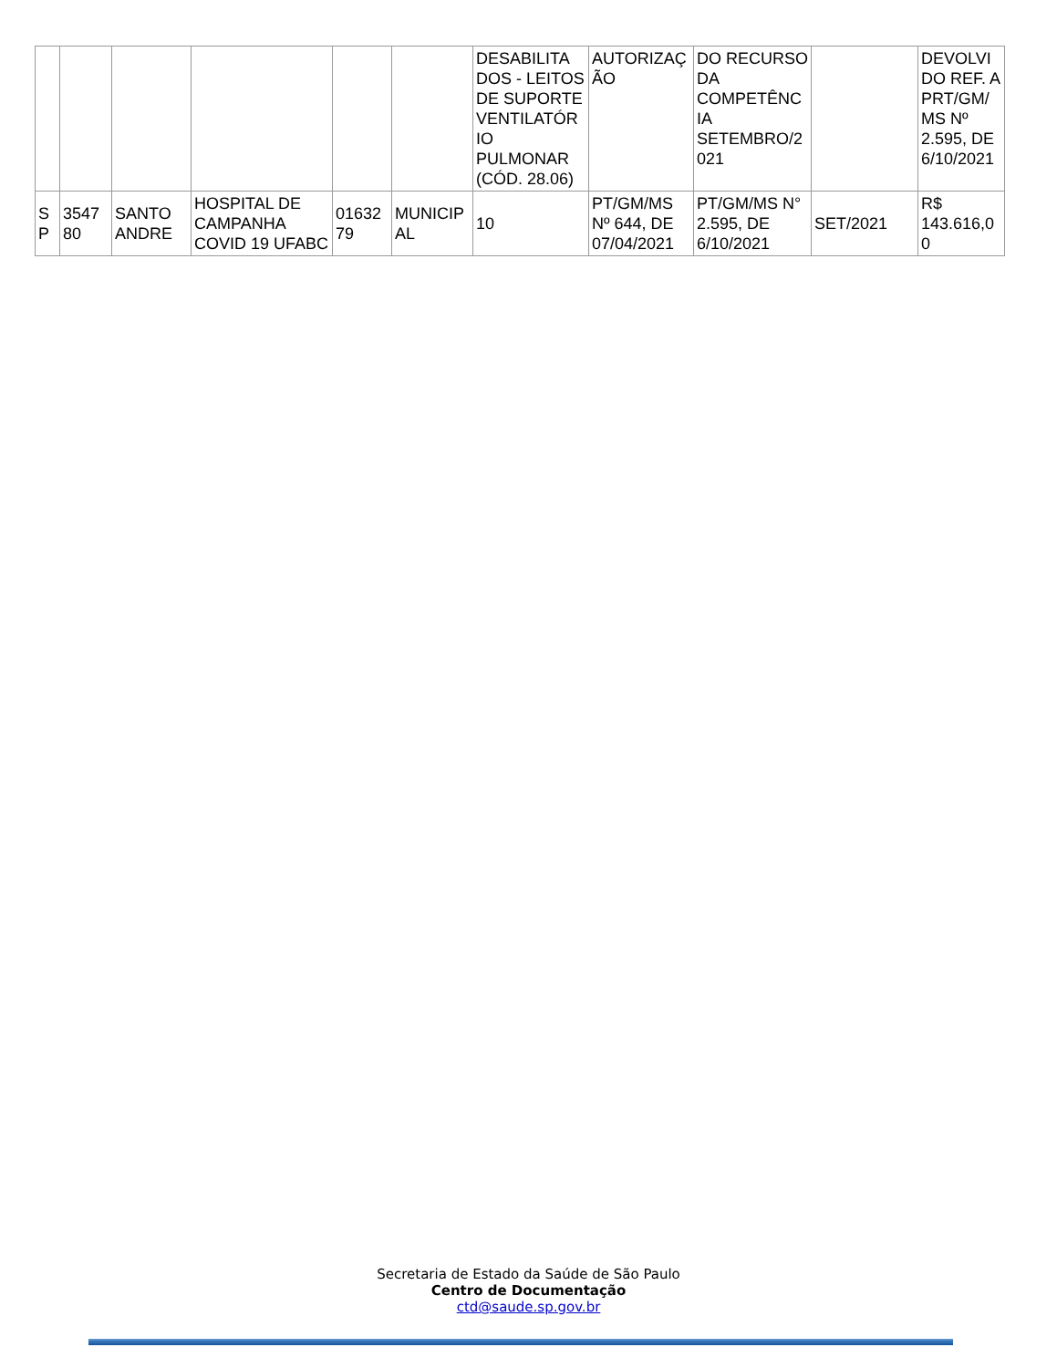| | | | | | | DESABILITA DOS - LEITOS DE SUPORTE VENTILATÓR IO PULMONAR (CÓD. 28.06) | AUTORIZAÇ ÃO | DO RECURSO DA COMPETÊNC IA SETEMBRO/2 021 | | DEVOLVI DO REF. A PRT/GM/ MS Nº 2.595, DE 6/10/2021 |
| S P | 3547 80 | SANTO ANDRE | HOSPITAL DE CAMPANHA COVID 19 UFABC | 01632 79 | MUNICIP AL | 10 | PT/GM/MS Nº 644, DE 07/04/2021 | PT/GM/MS N° 2.595, DE 6/10/2021 | SET/2021 | R$ 143.616,0 0 |
Secretaria de Estado da Saúde de São Paulo
Centro de Documentação
ctd@saude.sp.gov.br